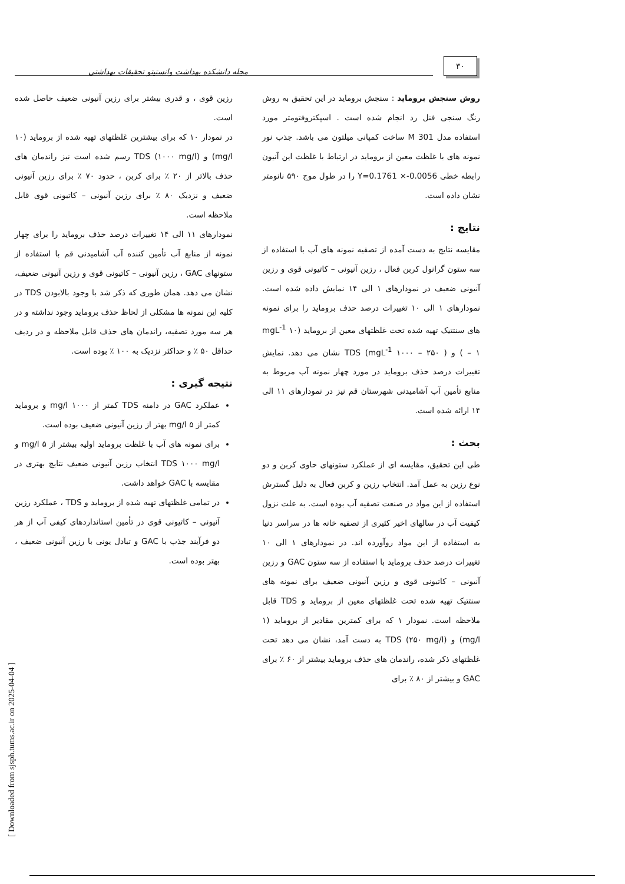۳۰
مجله دانشکده بهداشت وانستیتو تحقیقات بهداشتی
روش سنجش برومايد : سنجش برومايد در اين تحقيق به روش رنگ سنجی فنل رد انجام شده است . اسپکتروفتومتر مورد استفاده مدل M 301 ساخت کمپانی ميلتون می باشد. جذب نور نمونه های با غلظت معين از برومايد در ارتباط با غلظت اين آنيون رابطه خطی Y=0.1761 ×-0.0056 را در طول موج ۵۹۰ نانومتر نشان داده است.
نتايج :
مقايسه نتايج به دست آمده از تصفيه نمونه های آب با استفاده از سه ستون گرانول کربن فعال ، رزين آنيونی – کاتيونی قوی و رزين آنيونی ضعيف در نمودارهای ۱ الی ۱۴ نمايش داده شده است. نمودارهای ۱ الی ۱۰ تغييرات درصد حذف برومايد را برای نمونه های سنتتيک تهيه شده تحت غلظتهای معين از برومايد (mgL<sup>-1</sup> ۱۰ – ۱ ) و TDS (mgL<sup>-1</sup> ۱۰۰۰ – ۲۵۰ ) نشان می دهد. نمايش تغييرات درصد حذف برومايد در مورد چهار نمونه آب مربوط به منابع تأمين آب آشاميدنی شهرستان قم نيز در نمودارهای ۱۱ الی ۱۴ ارائه شده است.
بحث :
طی اين تحقيق، مقايسه ای از عملکرد ستونهای حاوی کربن و دو نوع رزين به عمل آمد. انتخاب رزين و کربن فعال به دليل گسترش استفاده از اين مواد در صنعت تصفيه آب بوده است. به علت نزول کيفيت آب در سالهای اخير کثيری از تصفيه خانه ها در سراسر دنيا به استفاده از اين مواد روآورده اند. در نمودارهای ۱ الی ۱۰ تغييرات درصد حذف برومايد با استفاده از سه ستون GAC و رزين آنيونی – کاتيونی قوی و رزين آنيونی ضعيف برای نمونه های سنتتيک تهيه شده تحت غلظتهای معين از برومايد و TDS قابل ملاحظه است. نمودار ۱ که برای کمترين مقادير از برومايد (۱ mg/l) و TDS (۲۵۰ mg/l) به دست آمد، نشان می دهد تحت غلظتهای ذکر شده، راندمان های حذف برومايد بيشتر از ۶۰ ٪ برای GAC و بيشتر از ۸۰ ٪ برای
رزين قوی ، و قدری بيشتر برای رزين آنيونی ضعيف حاصل شده است.
در نمودار ۱۰ که برای بيشترين غلظتهای تهيه شده از برومايد (۱۰ mg/l) و TDS (۱۰۰۰ mg/l) رسم شده است نيز راندمان های حذف بالاتر از ۲۰ ٪ برای کربن ، حدود ۷۰ ٪ برای رزين آنيونی ضعيف و نزديک ۸۰ ٪ برای رزين آنيونی – کاتيونی قوی قابل ملاحظه است.
نمودارهای ۱۱ الی ۱۴ تغييرات درصد حذف برومايد را برای چهار نمونه از منابع آب تأمين کننده آب آشاميدنی قم با استفاده از ستونهای GAC ، رزين آنيونی – کاتيونی قوی و رزين آنيونی ضعيف، نشان می دهد. همان طوری که ذکر شد با وجود بالابودن TDS در کليه اين نمونه ها مشکلی از لحاظ حذف برومايد وجود نداشته و در هر سه مورد تصفيه، راندمان های حذف قابل ملاحظه و در رديف حداقل ۵۰ ٪ و حداکثر نزديک به ۱۰۰ ٪ بوده است.
نتيجه گيری :
عملکرد GAC در دامنه TDS کمتر از ۱۰۰۰ mg/l و برومايد کمتر از ۵ mg/l بهتر از رزين آنيونی ضعيف بوده است.
برای نمونه های آب با غلظت برومايد اوليه بيشتر از ۵ mg/l و TDS ۱۰۰۰ mg/l انتخاب رزين آنيونی ضعيف نتايج بهتری در مقايسه با GAC خواهد داشت.
در تمامی غلظتهای تهيه شده از برومايد و TDS ، عملکرد رزين آنيونی – کاتيونی قوی در تأمين استانداردهای کيفی آب از هر دو فرآيند جذب با GAC و تبادل يونی با رزين آنيونی ضعيف ، بهتر بوده است.
[ Downloaded from sjsph.tums.ac.ir on 2025-04-04 ]